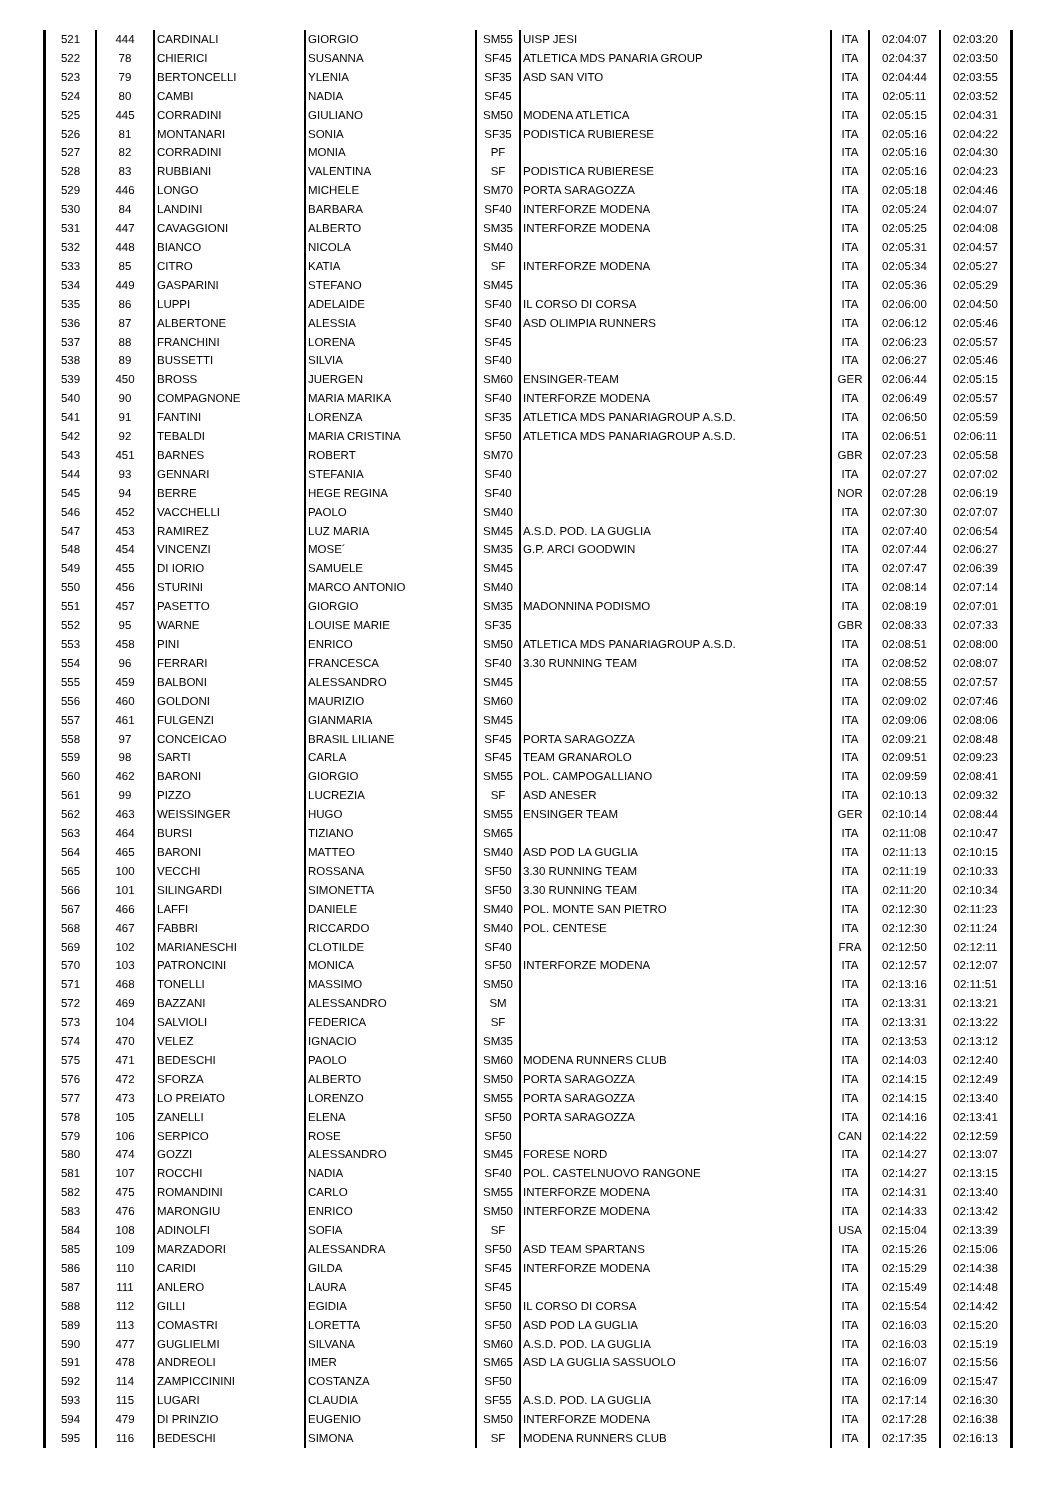| 521 | 444 | CARDINALI | GIORGIO | SM55 | UISP JESI | ITA | 02:04:07 | 02:03:20 |
| 522 | 78 | CHIERICI | SUSANNA | SF45 | ATLETICA MDS PANARIA GROUP | ITA | 02:04:37 | 02:03:50 |
| 523 | 79 | BERTONCELLI | YLENIA | SF35 | ASD SAN VITO | ITA | 02:04:44 | 02:03:55 |
| 524 | 80 | CAMBI | NADIA | SF45 | | ITA | 02:05:11 | 02:03:52 |
| 525 | 445 | CORRADINI | GIULIANO | SM50 | MODENA ATLETICA | ITA | 02:05:15 | 02:04:31 |
| 526 | 81 | MONTANARI | SONIA | SF35 | PODISTICA RUBIERESE | ITA | 02:05:16 | 02:04:22 |
| 527 | 82 | CORRADINI | MONIA | PF | | ITA | 02:05:16 | 02:04:30 |
| 528 | 83 | RUBBIANI | VALENTINA | SF | PODISTICA RUBIERESE | ITA | 02:05:16 | 02:04:23 |
| 529 | 446 | LONGO | MICHELE | SM70 | PORTA SARAGOZZA | ITA | 02:05:18 | 02:04:46 |
| 530 | 84 | LANDINI | BARBARA | SF40 | INTERFORZE MODENA | ITA | 02:05:24 | 02:04:07 |
| 531 | 447 | CAVAGGIONI | ALBERTO | SM35 | INTERFORZE MODENA | ITA | 02:05:25 | 02:04:08 |
| 532 | 448 | BIANCO | NICOLA | SM40 | | ITA | 02:05:31 | 02:04:57 |
| 533 | 85 | CITRO | KATIA | SF | INTERFORZE MODENA | ITA | 02:05:34 | 02:05:27 |
| 534 | 449 | GASPARINI | STEFANO | SM45 | | ITA | 02:05:36 | 02:05:29 |
| 535 | 86 | LUPPI | ADELAIDE | SF40 | IL CORSO DI CORSA | ITA | 02:06:00 | 02:04:50 |
| 536 | 87 | ALBERTONE | ALESSIA | SF40 | ASD OLIMPIA RUNNERS | ITA | 02:06:12 | 02:05:46 |
| 537 | 88 | FRANCHINI | LORENA | SF45 | | ITA | 02:06:23 | 02:05:57 |
| 538 | 89 | BUSSETTI | SILVIA | SF40 | | ITA | 02:06:27 | 02:05:46 |
| 539 | 450 | BROSS | JUERGEN | SM60 | ENSINGER-TEAM | GER | 02:06:44 | 02:05:15 |
| 540 | 90 | COMPAGNONE | MARIA MARIKA | SF40 | INTERFORZE MODENA | ITA | 02:06:49 | 02:05:57 |
| 541 | 91 | FANTINI | LORENZA | SF35 | ATLETICA MDS PANARIAGROUP A.S.D. | ITA | 02:06:50 | 02:05:59 |
| 542 | 92 | TEBALDI | MARIA CRISTINA | SF50 | ATLETICA MDS PANARIAGROUP A.S.D. | ITA | 02:06:51 | 02:06:11 |
| 543 | 451 | BARNES | ROBERT | SM70 | | GBR | 02:07:23 | 02:05:58 |
| 544 | 93 | GENNARI | STEFANIA | SF40 | | ITA | 02:07:27 | 02:07:02 |
| 545 | 94 | BERRE | HEGE REGINA | SF40 | | NOR | 02:07:28 | 02:06:19 |
| 546 | 452 | VACCHELLI | PAOLO | SM40 | | ITA | 02:07:30 | 02:07:07 |
| 547 | 453 | RAMIREZ | LUZ MARIA | SM45 | A.S.D. POD. LA GUGLIA | ITA | 02:07:40 | 02:06:54 |
| 548 | 454 | VINCENZI | MOSE´ | SM35 | G.P. ARCI GOODWIN | ITA | 02:07:44 | 02:06:27 |
| 549 | 455 | DI IORIO | SAMUELE | SM45 | | ITA | 02:07:47 | 02:06:39 |
| 550 | 456 | STURINI | MARCO ANTONIO | SM40 | | ITA | 02:08:14 | 02:07:14 |
| 551 | 457 | PASETTO | GIORGIO | SM35 | MADONNINA PODISMO | ITA | 02:08:19 | 02:07:01 |
| 552 | 95 | WARNE | LOUISE MARIE | SF35 | | GBR | 02:08:33 | 02:07:33 |
| 553 | 458 | PINI | ENRICO | SM50 | ATLETICA MDS PANARIAGROUP A.S.D. | ITA | 02:08:51 | 02:08:00 |
| 554 | 96 | FERRARI | FRANCESCA | SF40 | 3.30 RUNNING TEAM | ITA | 02:08:52 | 02:08:07 |
| 555 | 459 | BALBONI | ALESSANDRO | SM45 | | ITA | 02:08:55 | 02:07:57 |
| 556 | 460 | GOLDONI | MAURIZIO | SM60 | | ITA | 02:09:02 | 02:07:46 |
| 557 | 461 | FULGENZI | GIANMARIA | SM45 | | ITA | 02:09:06 | 02:08:06 |
| 558 | 97 | CONCEICAO | BRASIL LILIANE | SF45 | PORTA SARAGOZZA | ITA | 02:09:21 | 02:08:48 |
| 559 | 98 | SARTI | CARLA | SF45 | TEAM GRANAROLO | ITA | 02:09:51 | 02:09:23 |
| 560 | 462 | BARONI | GIORGIO | SM55 | POL. CAMPOGALLIANO | ITA | 02:09:59 | 02:08:41 |
| 561 | 99 | PIZZO | LUCREZIA | SF | ASD ANESER | ITA | 02:10:13 | 02:09:32 |
| 562 | 463 | WEISSINGER | HUGO | SM55 | ENSINGER TEAM | GER | 02:10:14 | 02:08:44 |
| 563 | 464 | BURSI | TIZIANO | SM65 | | ITA | 02:11:08 | 02:10:47 |
| 564 | 465 | BARONI | MATTEO | SM40 | ASD POD LA GUGLIA | ITA | 02:11:13 | 02:10:15 |
| 565 | 100 | VECCHI | ROSSANA | SF50 | 3.30 RUNNING TEAM | ITA | 02:11:19 | 02:10:33 |
| 566 | 101 | SILINGARDI | SIMONETTA | SF50 | 3.30 RUNNING TEAM | ITA | 02:11:20 | 02:10:34 |
| 567 | 466 | LAFFI | DANIELE | SM40 | POL. MONTE SAN PIETRO | ITA | 02:12:30 | 02:11:23 |
| 568 | 467 | FABBRI | RICCARDO | SM40 | POL. CENTESE | ITA | 02:12:30 | 02:11:24 |
| 569 | 102 | MARIANESCHI | CLOTILDE | SF40 | | FRA | 02:12:50 | 02:12:11 |
| 570 | 103 | PATRONCINI | MONICA | SF50 | INTERFORZE MODENA | ITA | 02:12:57 | 02:12:07 |
| 571 | 468 | TONELLI | MASSIMO | SM50 | | ITA | 02:13:16 | 02:11:51 |
| 572 | 469 | BAZZANI | ALESSANDRO | SM | | ITA | 02:13:31 | 02:13:21 |
| 573 | 104 | SALVIOLI | FEDERICA | SF | | ITA | 02:13:31 | 02:13:22 |
| 574 | 470 | VELEZ | IGNACIO | SM35 | | ITA | 02:13:53 | 02:13:12 |
| 575 | 471 | BEDESCHI | PAOLO | SM60 | MODENA RUNNERS CLUB | ITA | 02:14:03 | 02:12:40 |
| 576 | 472 | SFORZA | ALBERTO | SM50 | PORTA SARAGOZZA | ITA | 02:14:15 | 02:12:49 |
| 577 | 473 | LO PREIATO | LORENZO | SM55 | PORTA SARAGOZZA | ITA | 02:14:15 | 02:13:40 |
| 578 | 105 | ZANELLI | ELENA | SF50 | PORTA SARAGOZZA | ITA | 02:14:16 | 02:13:41 |
| 579 | 106 | SERPICO | ROSE | SF50 | | CAN | 02:14:22 | 02:12:59 |
| 580 | 474 | GOZZI | ALESSANDRO | SM45 | FORESE NORD | ITA | 02:14:27 | 02:13:07 |
| 581 | 107 | ROCCHI | NADIA | SF40 | POL. CASTELNUOVO RANGONE | ITA | 02:14:27 | 02:13:15 |
| 582 | 475 | ROMANDINI | CARLO | SM55 | INTERFORZE MODENA | ITA | 02:14:31 | 02:13:40 |
| 583 | 476 | MARONGIU | ENRICO | SM50 | INTERFORZE MODENA | ITA | 02:14:33 | 02:13:42 |
| 584 | 108 | ADINOLFI | SOFIA | SF | | USA | 02:15:04 | 02:13:39 |
| 585 | 109 | MARZADORI | ALESSANDRA | SF50 | ASD TEAM SPARTANS | ITA | 02:15:26 | 02:15:06 |
| 586 | 110 | CARIDI | GILDA | SF45 | INTERFORZE MODENA | ITA | 02:15:29 | 02:14:38 |
| 587 | 111 | ANLERO | LAURA | SF45 | | ITA | 02:15:49 | 02:14:48 |
| 588 | 112 | GILLI | EGIDIA | SF50 | IL CORSO DI CORSA | ITA | 02:15:54 | 02:14:42 |
| 589 | 113 | COMASTRI | LORETTA | SF50 | ASD POD LA GUGLIA | ITA | 02:16:03 | 02:15:20 |
| 590 | 477 | GUGLIELMI | SILVANA | SM60 | A.S.D. POD. LA GUGLIA | ITA | 02:16:03 | 02:15:19 |
| 591 | 478 | ANDREOLI | IMER | SM65 | ASD LA GUGLIA SASSUOLO | ITA | 02:16:07 | 02:15:56 |
| 592 | 114 | ZAMPICCININI | COSTANZA | SF50 | | ITA | 02:16:09 | 02:15:47 |
| 593 | 115 | LUGARI | CLAUDIA | SF55 | A.S.D. POD. LA GUGLIA | ITA | 02:17:14 | 02:16:30 |
| 594 | 479 | DI PRINZIO | EUGENIO | SM50 | INTERFORZE MODENA | ITA | 02:17:28 | 02:16:38 |
| 595 | 116 | BEDESCHI | SIMONA | SF | MODENA RUNNERS CLUB | ITA | 02:17:35 | 02:16:13 |